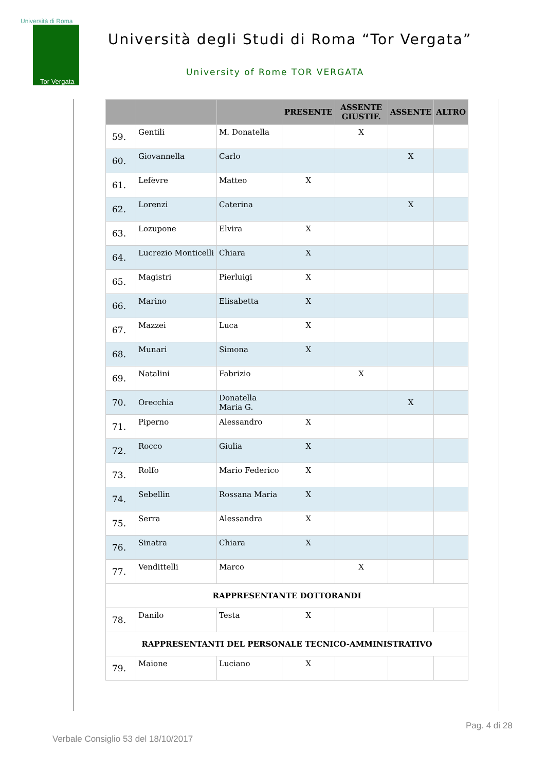Università di Roma
Tor Vergata
Università degli Studi di Roma “Tor Vergata”
University of Rome TOR VERGATA
| | | | PRESENTE | ASSENTE GIUSTIF. | ASSENTE | ALTRO |
| --- | --- | --- | --- | --- | --- | --- |
| 59. | Gentili | M. Donatella | | X | | |
| 60. | Giovannella | Carlo | | | X | |
| 61. | Lefèvre | Matteo | X | | | |
| 62. | Lorenzi | Caterina | | | X | |
| 63. | Lozupone | Elvira | X | | | |
| 64. | Lucrezio Monticelli | Chiara | X | | | |
| 65. | Magistri | Pierluigi | X | | | |
| 66. | Marino | Elisabetta | X | | | |
| 67. | Mazzei | Luca | X | | | |
| 68. | Munari | Simona | X | | | |
| 69. | Natalini | Fabrizio | | X | | |
| 70. | Orecchia | Donatella Maria G. | | | X | |
| 71. | Piperno | Alessandro | X | | | |
| 72. | Rocco | Giulia | X | | | |
| 73. | Rolfo | Mario Federico | X | | | |
| 74. | Sebellin | Rossana Maria | X | | | |
| 75. | Serra | Alessandra | X | | | |
| 76. | Sinatra | Chiara | X | | | |
| 77. | Vendittelli | Marco | | X | | |
| RAPPRESENTANTE DOTTORANDI | | | | | | |
| 78. | Danilo | Testa | X | | | |
| RAPPRESENTANTI DEL PERSONALE TECNICO-AMMINISTRATIVO | | | | | | |
| 79. | Maione | Luciano | X | | | |
Pag. 4 di 28
Verbale Consiglio 53 del 18/10/2017